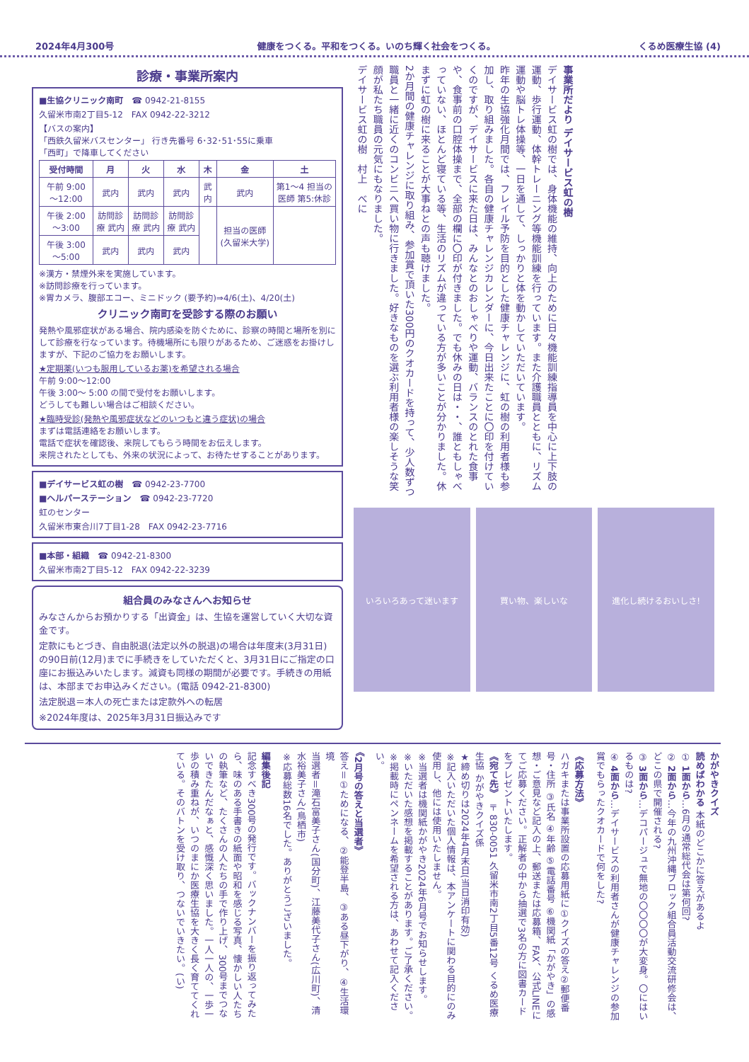2024年4月300号 健康をつくる。平和をつくる。いのち輝く社会をつくる。 くるめ医療生協 (4)
診療・事業所案内
■生協クリニック南町　☎ 0942-21-8155
久留米市南2丁目5-12　FAX 0942-22-3212
【バスの案内】
「西鉄久留米バスセンター」 行き先番号 6･32･51･55に乗車
「西町」で降車してください
| 受付時間 | 月 | 火 | 水 | 木 | 金 | 土 |
| --- | --- | --- | --- | --- | --- | --- |
| 午前 9:00 ～12:00 | 武内 | 武内 | 武内 | 武内 | 武内 | 第1～4 担当の医師 第5:休診 |
| 午後 2:00 ～3:00 | 訪問診療 武内 | 訪問診療 武内 | 訪問診療 武内 | | 担当の医師 (久留米大学) | |
| 午後 3:00 ～5:00 | 武内 | 武内 | 武内 | | | |
※漢方・禁煙外来を実施しています。
※訪問診療を行っています。
※胃カメラ、腹部エコー、ミニドック (要予約)⇒4/6(土)、4/20(土)
クリニック南町を受診する際のお願い
発熱や風邪症状がある場合、院内感染を防ぐために、診察の時間と場所を別にして診療を行なっています。待機場所にも限りがあるため、ご迷惑をお掛けしますが、下記のご協力をお願いします。
★定期薬(いつも服用しているお薬)を希望される場合
午前 9:00～12:00
午後 3:00～ 5:00 の間で受付をお願いします。
どうしても難しい場合はご相談ください。
★臨時受診(発熱や風邪症状などのいつもと違う症状)の場合
まずは電話連絡をお願いします。
電話で症状を確認後、来院してもらう時間をお伝えします。
来院されたとしても、外来の状況によって、お待たせすることがあります。
■デイサービス虹の樹　☎ 0942-23-7700
■ヘルパーステーション　☎ 0942-23-7720
虹のセンター
久留米市東合川7丁目1-28　FAX 0942-23-7716
■本部・組織　☎ 0942-21-8300
久留米市南2丁目5-12　FAX 0942-22-3239
組合員のみなさんへお知らせ
みなさんからお預かりする「出資金」は、生協を運営していく大切な資金です。
定款にもとづき、自由脱退(法定以外の脱退)の場合は年度末(3月31日)の90日前(12月)までに手続きをしていただくと、3月31日にご指定の口座にお振込みいたします。減資も同様の期間が必要です。手続きの用紙は、本部までお申込みください。(電話 0942-21-8300)
法定脱退＝本人の死亡または定款外への転居
※2024年度は、2025年3月31日振込みです
事業所だより デイサービス虹の樹
デイサービス虹の樹では、身体機能の維持、向上のために日々機能訓練指導員を中心に上下肢の運動、歩行運動、体幹トレーニング等機能訓練を行っています。また介護職員とともに、リズム運動や脳トレ体操等、一日を通して、しっかりと体を動かしていただいています。
昨年の生協強化月間では、フレイル予防を目的とした健康チャレンジに、虹の樹の利用者様も参加し、取り組みました。各自の健康チャレンジカレンダーに、今日出来たことに〇印を付けていくのですが、デイサービスに来た日は、みんなとのおしゃべりや運動、バランスのとれた食事や、食事前の口腔体操まで、全部の欄に〇印が付きました。でも休みの日は・・、誰ともしゃべっていない、ほとんど寝ている等、生活のリズムが違っている方が多いことが分かりました。休まずに虹の樹に来ることが大事ねとの声も聴けました。
2か月間の健康チャレンジに取り組み、参加賞で頂いた300円のクオカードを持って、少人数ずつ職員と一緒に近くのコンビニへ買い物に行きました。好きなものを選ぶ利用者様の楽しそうな笑顔が私たち職員の元気にもなりました。
デイサービス虹の樹　村上　べに
いろいろあって迷います 買い物、楽しいな 進化し続けるおいしさ!
かがやきクイズ
読めばわかる 本紙のどこかに答えがあるよ
① 1面から…6月の通常総代会は第何回?
② 2面から…今年の九州沖縄ブロック組合員活動交流研修会は、どこの県で開催される?
③ 3面から…デコパージュで無地の〇〇〇〇が大変身。〇にはいるものは?
④ 4面から…デイサービスの利用者さんが健康チャレンジの参加賞でもらったクオカードで何をした?
《応募方法》
ハガキまたは事業所設置の応募用紙に①クイズの答え②郵便番号・住所 ③氏名 ④年齢 ⑤電話番号 ⑥機関紙「かがやき」の感想・ご意見など記入の上、郵送または応募箱、FAX、公式LINEにてご応募ください。正解者の中から抽選で3名の方に図書カードをプレゼントいたします。
《宛て先》 〒830-0051 久留米市南2丁目5番12号 くるめ医療生協 かがやきクイズ係
★締め切りは2024年4月末日(当日消印有効)
※記入いただいた個人情報は、本アンケートに関わる目的にのみ使用し、他には使用いたしません。
※当選者は機関紙かがやき2024年6月号でお知らせします。
※いただいた感想を掲載することがあります。ご了承ください。
※掲載時にペンネームを希望される方は、あわせて記入ください。
《2月号の答えと当選者》
答え＝①ためになる、②能登半島、③ある昼下がり、④生活環境
当選者＝滝石富美子さん(国分町)、江藤美代子さん(広川町)、清水裕美子さん(鳥栖市)
※応募総数16名でした。ありがとうございました。
編集後記
記念すべき300号の発行です。バックナンバーを振り返ってみたら、味のある手書きの紙面や昭和を感じる写真、懐かしい人たちの執筆など、たくさんの人たちの手で作り上げ、300号までつないできたんだなぁと、感慨深く思いました。一人一人の、一歩一歩の積み重ねが、いつのまにか医療生協を大きく長く育ててくれている。そのバトンを受け取り、つないでいきたい。(い)